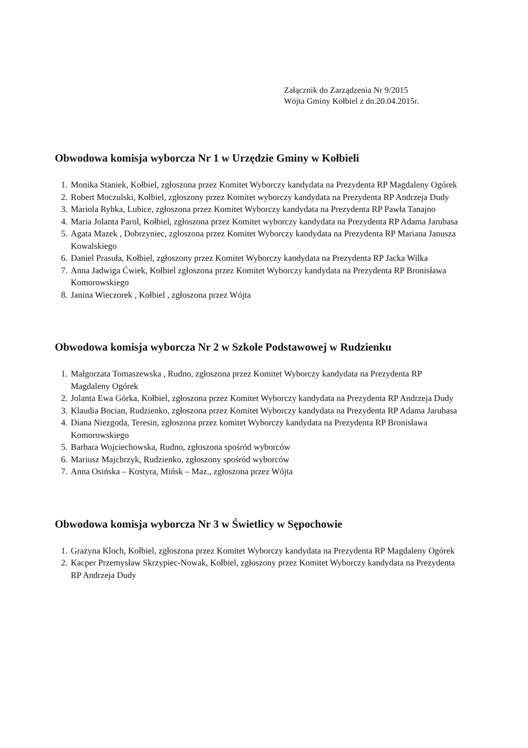Załącznik do Zarządzenia Nr 9/2015
Wójta Gminy Kołbiel z dn.20.04.2015r.
Obwodowa komisja wyborcza Nr 1 w Urzędzie Gminy w Kołbieli
1. Monika Staniek, Kołbiel, zgłoszona przez Komitet Wyborczy kandydata na Prezydenta RP Magdaleny Ogórek
2. Robert Moczulski, Kołbiel, zgłoszony przez Komitet wyborczy kandydata na Prezydenta RP Andrzeja Dudy
3. Mariola Rybka, Lubice, zgłoszona przez Komitet Wyborczy kandydata na Prezydenta RP Pawła Tanajno
4. Maria Jolanta Parol, Kołbiel, zgłoszona przez Komitet wyborczy kandydata na Prezydenta RP Adama Jarubasa
5. Agata Mazek , Dobrzyniec, zgłoszona przez Komitet Wyborczy kandydata na Prezydenta RP Mariana Janusza Kowalskiego
6. Daniel Prasuła, Kołbiel, zgłoszony przez Komitet Wyborczy kandydata na Prezydenta RP Jacka Wilka
7. Anna Jadwiga Ćwiek, Kołbiel zgłoszona przez Komitet Wyborczy kandydata na Prezydenta RP Bronisława Komorowskiego
8. Janina Wieczorek , Kołbiel , zgłoszona przez Wójta
Obwodowa komisja wyborcza Nr 2 w Szkole Podstawowej w Rudzienku
1. Małgorzata Tomaszewska , Rudno, zgłoszona przez Komitet Wyborczy kandydata na Prezydenta RP Magdaleny Ogórek
2. Jolanta Ewa Górka, Kołbiel, zgłoszona przez Komitet Wyborczy kandydata na Prezydenta RP Andrzeja Dudy
3. Klaudia Bocian, Rudzienko, zgłoszona przez Komitet Wyborczy kandydata na Prezydenta RP Adama Jarubasa
4. Diana Niezgoda, Teresin, zgłoszona przez komitet Wyborczy kandydata na Prezydenta RP Bronisława Komorowskiego
5. Barbara Wojciechowska, Rudno, zgłoszona spośród wyborców
6. Mariusz Majchrzyk, Rudzienko, zgłoszony spośród wyborców
7. Anna Osińska – Kostyra, Mińsk – Maz., zgłoszona przez Wójta
Obwodowa komisja wyborcza Nr 3 w Świetlicy w Sępochowie
1. Grażyna Kloch, Kołbiel, zgłoszona przez Komitet Wyborczy kandydata na Prezydenta RP Magdaleny Ogórek
2. Kacper Przemysław Skrzypiec-Nowak, Kołbiel, zgłoszony przez Komitet Wyborczy kandydata na Prezydenta RP Andrzeja Dudy